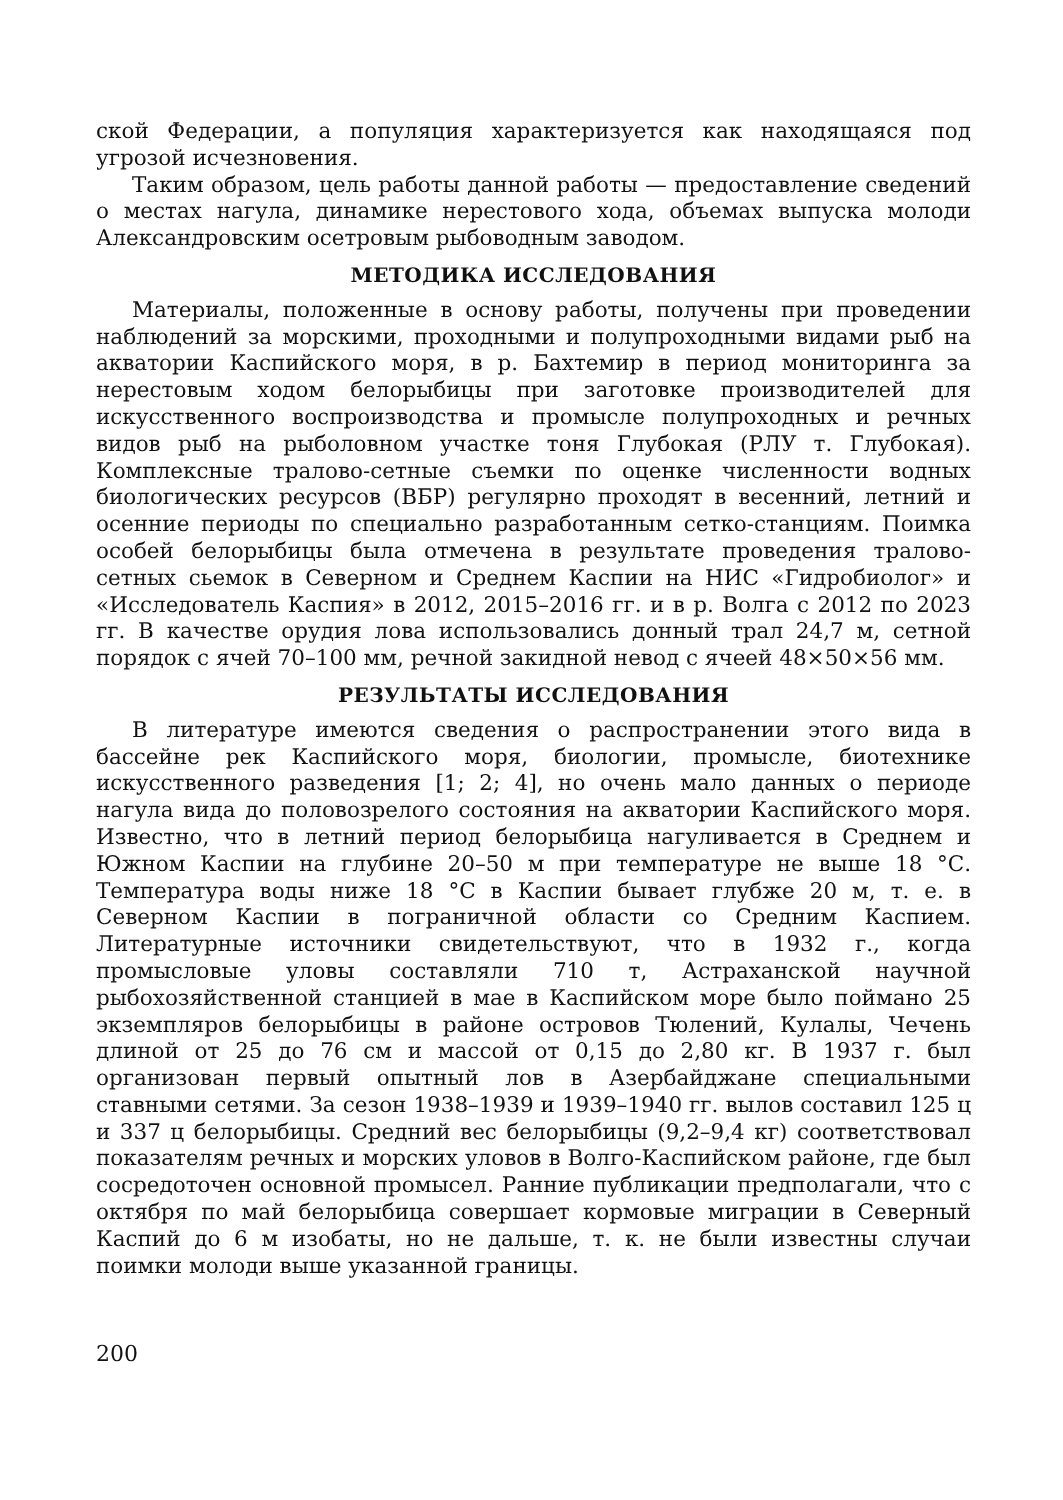ской Федерации, а популяция характеризуется как находящаяся под угрозой исчезновения.
Таким образом, цель работы данной работы — предоставление сведений о местах нагула, динамике нерестового хода, объемах выпуска молоди Александровским осетровым рыбоводным заводом.
МЕТОДИКА ИССЛЕДОВАНИЯ
Материалы, положенные в основу работы, получены при проведении наблюдений за морскими, проходными и полупроходными видами рыб на акватории Каспийского моря, в р. Бахтемир в период мониторинга за нерестовым ходом белорыбицы при заготовке производителей для искусственного воспроизводства и промысле полупроходных и речных видов рыб на рыболовном участке тоня Глубокая (РЛУ т. Глубокая). Комплексные тралово-сетные съемки по оценке численности водных биологических ресурсов (ВБР) регулярно проходят в весенний, летний и осенние периоды по специально разработанным сетко-станциям. Поимка особей белорыбицы была отмечена в результате проведения тралово-сетных сьемок в Северном и Среднем Каспии на НИС «Гидробиолог» и «Исследователь Каспия» в 2012, 2015–2016 гг. и в р. Волга с 2012 по 2023 гг. В качестве орудия лова использовались донный трал 24,7 м, сетной порядок с ячей 70–100 мм, речной закидной невод с ячеей 48×50×56 мм.
РЕЗУЛЬТАТЫ ИССЛЕДОВАНИЯ
В литературе имеются сведения о распространении этого вида в бассейне рек Каспийского моря, биологии, промысле, биотехнике искусственного разведения [1; 2; 4], но очень мало данных о периоде нагула вида до половозрелого состояния на акватории Каспийского моря. Известно, что в летний период белорыбица нагуливается в Среднем и Южном Каспии на глубине 20–50 м при температуре не выше 18 °С. Температура воды ниже 18 °С в Каспии бывает глубже 20 м, т. е. в Северном Каспии в пограничной области со Средним Каспием. Литературные источники свидетельствуют, что в 1932 г., когда промысловые уловы составляли 710 т, Астраханской научной рыбохозяйственной станцией в мае в Каспийском море было поймано 25 экземпляров белорыбицы в районе островов Тюлений, Кулалы, Чечень длиной от 25 до 76 см и массой от 0,15 до 2,80 кг. В 1937 г. был организован первый опытный лов в Азербайджане специальными ставными сетями. За сезон 1938–1939 и 1939–1940 гг. вылов составил 125 ц и 337 ц белорыбицы. Средний вес белорыбицы (9,2–9,4 кг) соответствовал показателям речных и морских уловов в Волго-Каспийском районе, где был сосредоточен основной промысел. Ранние публикации предполагали, что с октября по май белорыбица совершает кормовые миграции в Северный Каспий до 6 м изобаты, но не дальше, т. к. не были известны случаи поимки молоди выше указанной границы.
200